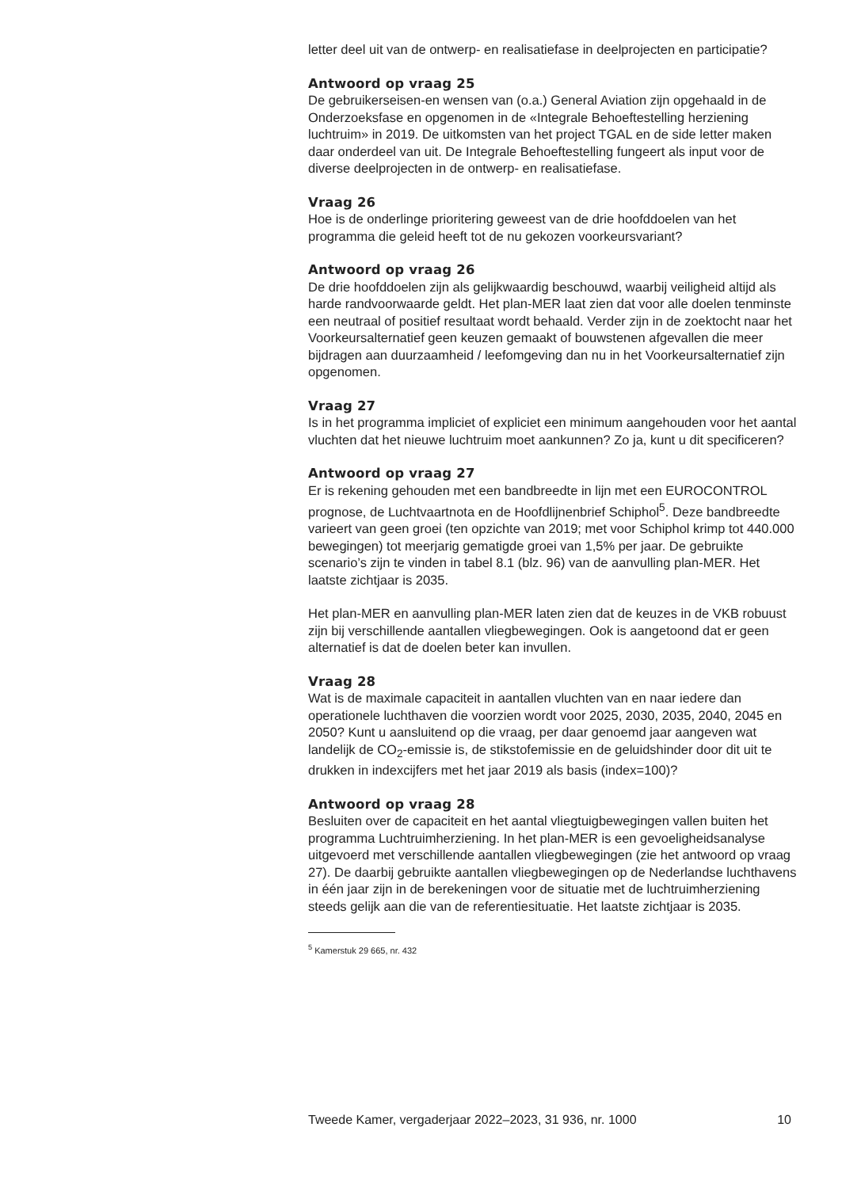letter deel uit van de ontwerp- en realisatiefase in deelprojecten en participatie?
Antwoord op vraag 25
De gebruikerseisen-en wensen van (o.a.) General Aviation zijn opgehaald in de Onderzoeksfase en opgenomen in de «Integrale Behoeftestelling herziening luchtruim» in 2019. De uitkomsten van het project TGAL en de side letter maken daar onderdeel van uit. De Integrale Behoeftestelling fungeert als input voor de diverse deelprojecten in de ontwerp- en realisatiefase.
Vraag 26
Hoe is de onderlinge prioritering geweest van de drie hoofddoelen van het programma die geleid heeft tot de nu gekozen voorkeursvariant?
Antwoord op vraag 26
De drie hoofddoelen zijn als gelijkwaardig beschouwd, waarbij veiligheid altijd als harde randvoorwaarde geldt. Het plan-MER laat zien dat voor alle doelen tenminste een neutraal of positief resultaat wordt behaald. Verder zijn in de zoektocht naar het Voorkeursalternatief geen keuzen gemaakt of bouwstenen afgevallen die meer bijdragen aan duurzaamheid / leefomgeving dan nu in het Voorkeursalternatief zijn opgenomen.
Vraag 27
Is in het programma impliciet of expliciet een minimum aangehouden voor het aantal vluchten dat het nieuwe luchtruim moet aankunnen? Zo ja, kunt u dit specificeren?
Antwoord op vraag 27
Er is rekening gehouden met een bandbreedte in lijn met een EUROCONTROL prognose, de Luchtvaartnota en de Hoofdlijnenbrief Schiphol<sup>5</sup>. Deze bandbreedte varieert van geen groei (ten opzichte van 2019; met voor Schiphol krimp tot 440.000 bewegingen) tot meerjarig gematigde groei van 1,5% per jaar. De gebruikte scenario’s zijn te vinden in tabel 8.1 (blz. 96) van de aanvulling plan-MER. Het laatste zichtjaar is 2035.
Het plan-MER en aanvulling plan-MER laten zien dat de keuzes in de VKB robuust zijn bij verschillende aantallen vliegbewegingen. Ook is aangetoond dat er geen alternatief is dat de doelen beter kan invullen.
Vraag 28
Wat is de maximale capaciteit in aantallen vluchten van en naar iedere dan operationele luchthaven die voorzien wordt voor 2025, 2030, 2035, 2040, 2045 en 2050? Kunt u aansluitend op die vraag, per daar genoemd jaar aangeven wat landelijk de CO<sub>2</sub>-emissie is, de stikstofemissie en de geluidshinder door dit uit te drukken in indexcijfers met het jaar 2019 als basis (index=100)?
Antwoord op vraag 28
Besluiten over de capaciteit en het aantal vliegtuigbewegingen vallen buiten het programma Luchtruimherziening. In het plan-MER is een gevoeligheidsanalyse uitgevoerd met verschillende aantallen vliegbewegingen (zie het antwoord op vraag 27). De daarbij gebruikte aantallen vliegbewegingen op de Nederlandse luchthavens in één jaar zijn in de berekeningen voor de situatie met de luchtruimherziening steeds gelijk aan die van de referentiesituatie. Het laatste zichtjaar is 2035.
<sup>5</sup> Kamerstuk 29 665, nr. 432
Tweede Kamer, vergaderjaar 2022–2023, 31 936, nr. 1000 10